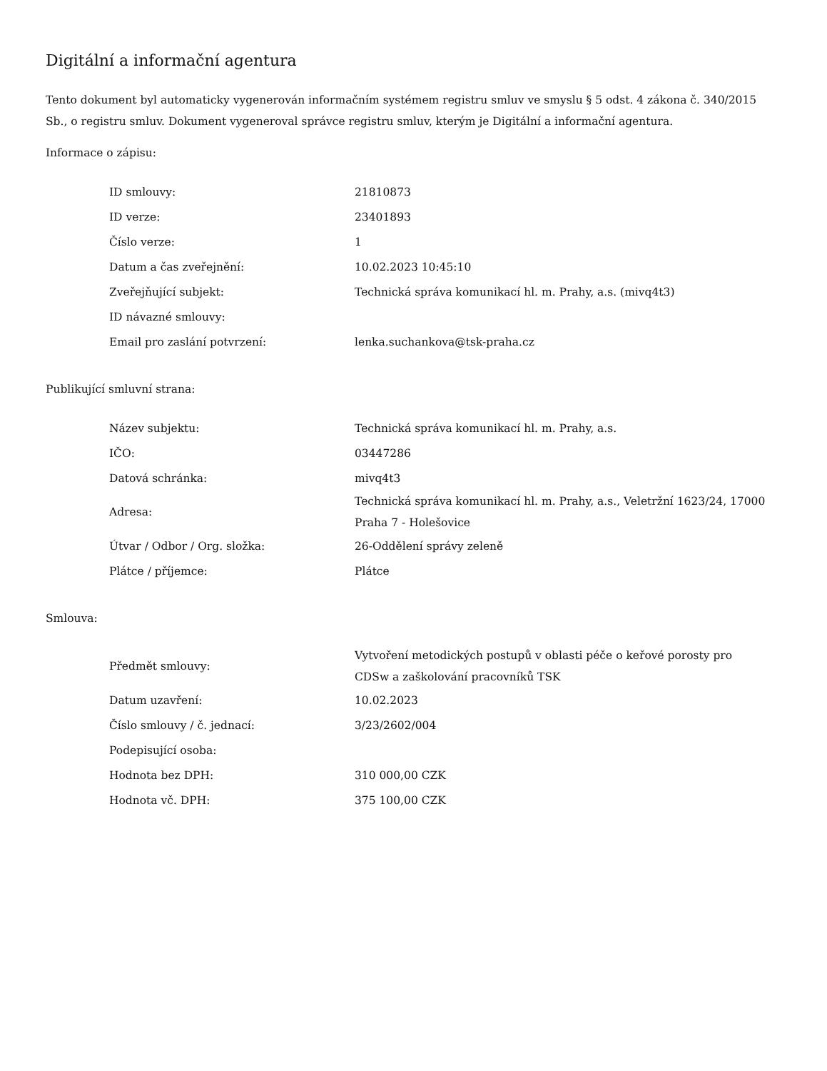Digitální a informační agentura
Tento dokument byl automaticky vygenerován informačním systémem registru smluv ve smyslu § 5 odst. 4 zákona č. 340/2015 Sb., o registru smluv. Dokument vygeneroval správce registru smluv, kterým je Digitální a informační agentura.
Informace o zápisu:
| ID smlouvy: | 21810873 |
| ID verze: | 23401893 |
| Číslo verze: | 1 |
| Datum a čas zveřejnění: | 10.02.2023 10:45:10 |
| Zveřejňující subjekt: | Technická správa komunikací hl. m. Prahy, a.s. (mivq4t3) |
| ID návazné smlouvy: | |
| Email pro zaslání potvrzení: | lenka.suchankova@tsk-praha.cz |
Publikující smluvní strana:
| Název subjektu: | Technická správa komunikací hl. m. Prahy, a.s. |
| IČO: | 03447286 |
| Datová schránka: | mivq4t3 |
| Adresa: | Technická správa komunikací hl. m. Prahy, a.s., Veletržní 1623/24, 17000 Praha 7 - Holešovice |
| Útvar / Odbor / Org. složka: | 26-Oddělení správy zeleně |
| Plátce / příjemce: | Plátce |
Smlouva:
| Předmět smlouvy: | Vytvoření metodických postupů v oblasti péče o keřové porosty pro CDSw a zaškolování pracovníků TSK |
| Datum uzavření: | 10.02.2023 |
| Číslo smlouvy / č. jednací: | 3/23/2602/004 |
| Podepisující osoba: | |
| Hodnota bez DPH: | 310 000,00 CZK |
| Hodnota vč. DPH: | 375 100,00 CZK |